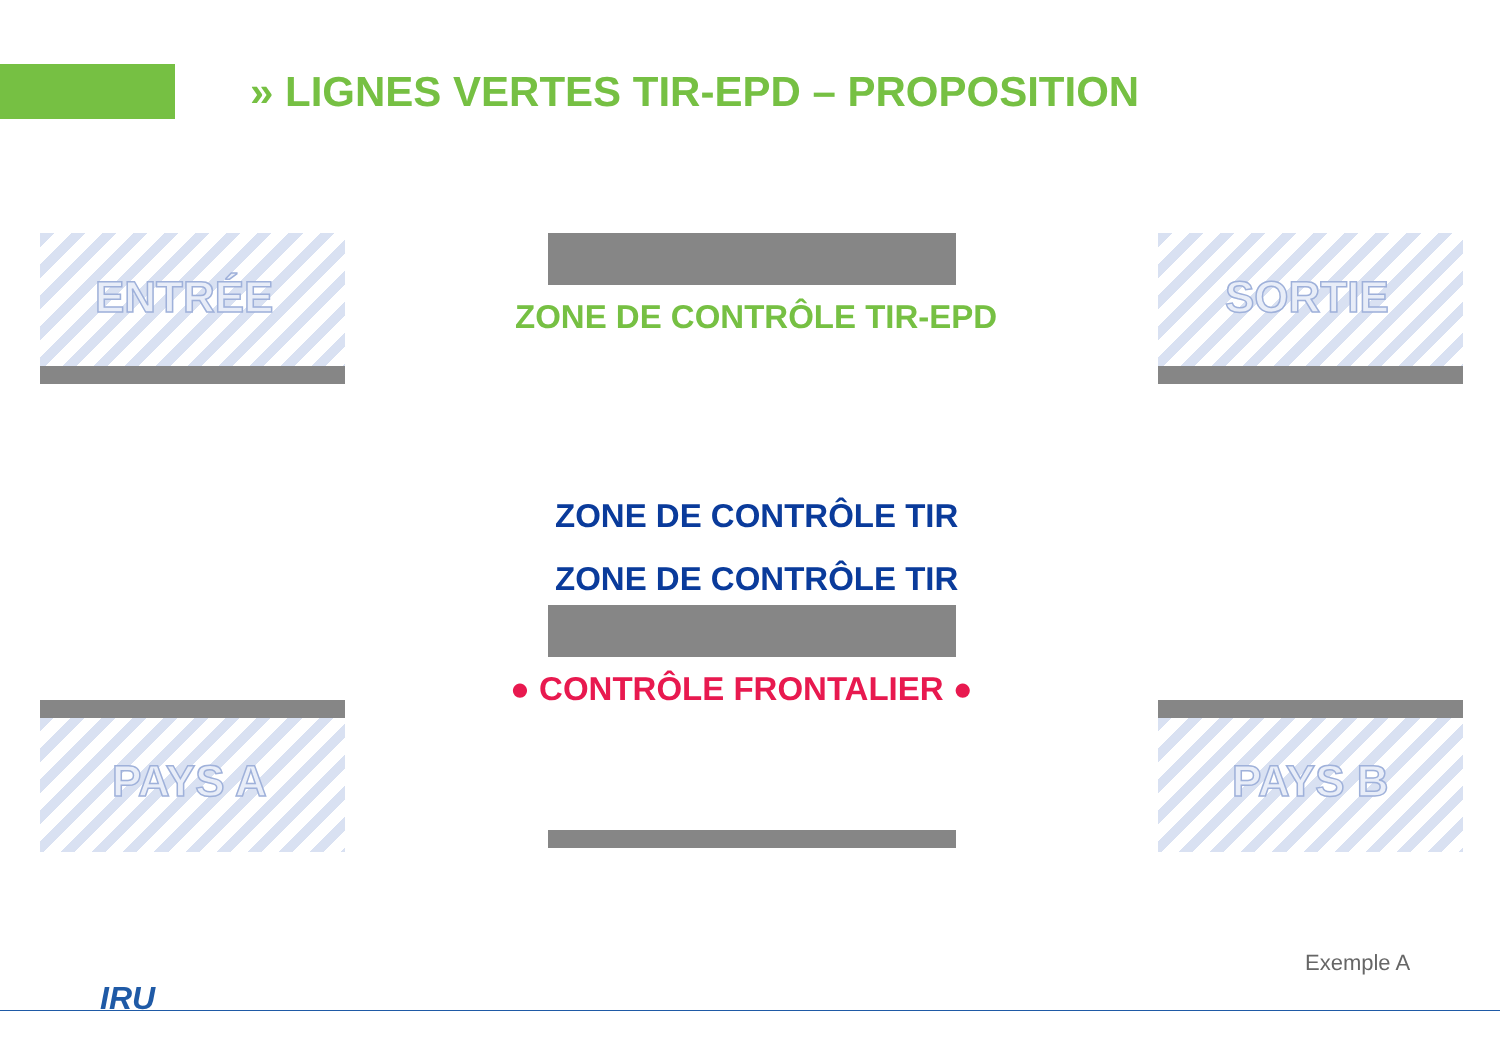» LIGNES VERTES TIR-EPD – PROPOSITION
ENTRÉE SORTIE
PAYS A PAYS B
ZONE DE CONTRÔLE TIR-EPD
ZONE DE CONTRÔLE TIR
ZONE DE CONTRÔLE TIR
● CONTRÔLE FRONTALIER ●
Exemple A
IRU